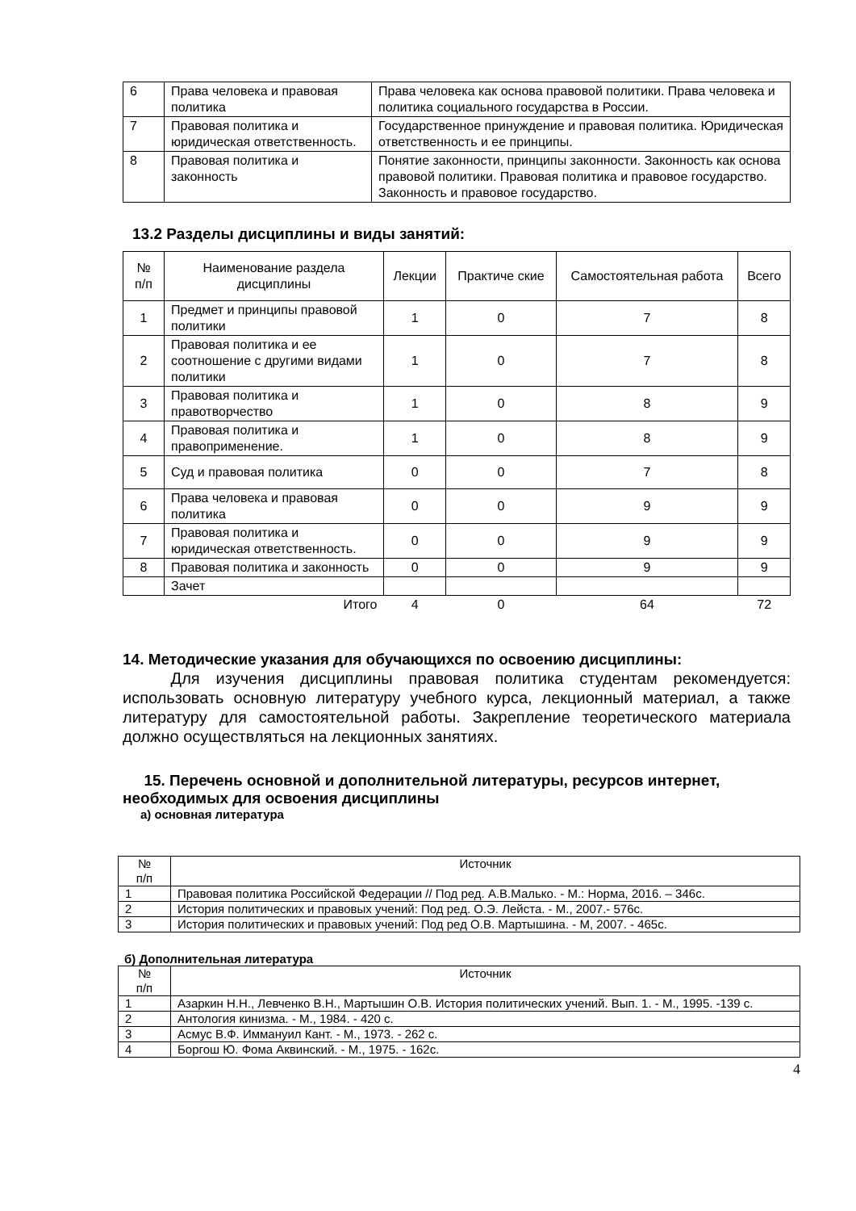| 6 | Права человека и правовая политика | Права человека как основа правовой политики. Права человека и политика социального государства в России. |
| 7 | Правовая политика и юридическая ответственность. | Государственное принуждение и правовая политика. Юридическая ответственность и ее принципы. |
| 8 | Правовая политика и законность | Понятие законности, принципы законности. Законность как основа правовой политики. Правовая политика и правовое государство. Законность и правовое государство. |
13.2 Разделы дисциплины и виды занятий:
| № п/п | Наименование раздела дисциплины | Лекции | Практиче ские | Самостоятельная работа | Всего |
| --- | --- | --- | --- | --- | --- |
| 1 | Предмет и принципы правовой политики | 1 | 0 | 7 | 8 |
| 2 | Правовая политика и ее соотношение с другими видами политики | 1 | 0 | 7 | 8 |
| 3 | Правовая политика и правотворчество | 1 | 0 | 8 | 9 |
| 4 | Правовая политика и правоприменение. | 1 | 0 | 8 | 9 |
| 5 | Суд и правовая политика | 0 | 0 | 7 | 8 |
| 6 | Права человека и правовая политика | 0 | 0 | 9 | 9 |
| 7 | Правовая политика и юридическая ответственность. | 0 | 0 | 9 | 9 |
| 8 | Правовая политика и законность | 0 | 0 | 9 | 9 |
| | Зачет | | | | |
| | Итого | 4 | 0 | 64 | 72 |
14. Методические указания для обучающихся по освоению дисциплины:
Для изучения дисциплины правовая политика студентам рекомендуется: использовать основную литературу учебного курса, лекционный материал, а также литературу для самостоятельной работы. Закрепление теоретического материала должно осуществляться на лекционных занятиях.
15. Перечень основной и дополнительной литературы, ресурсов интернет, необходимых для освоения дисциплины
а) основная литература
| № п/п | Источник |
| --- | --- |
| 1 | Правовая политика Российской Федерации // Под ред. А.В.Малько. - М.: Норма, 2016. – 346с. |
| 2 | История политических и правовых учений: Под ред. О.Э. Лейста. - М., 2007.- 576с. |
| 3 | История политических и правовых учений: Под ред О.В. Мартышина. - М, 2007. - 465с. |
б) Дополнительная литература
| № п/п | Источник |
| --- | --- |
| 1 | Азаркин Н.Н., Левченко В.Н., Мартышин О.В. История политических учений. Вып. 1. - М., 1995. -139 с. |
| 2 | Антология кинизма. - М., 1984. - 420 с. |
| 3 | Асмус В.Ф. Иммануил Кант. - М., 1973. - 262 с. |
| 4 | Боргош Ю. Фома Аквинский. - М., 1975. - 162с. |
4